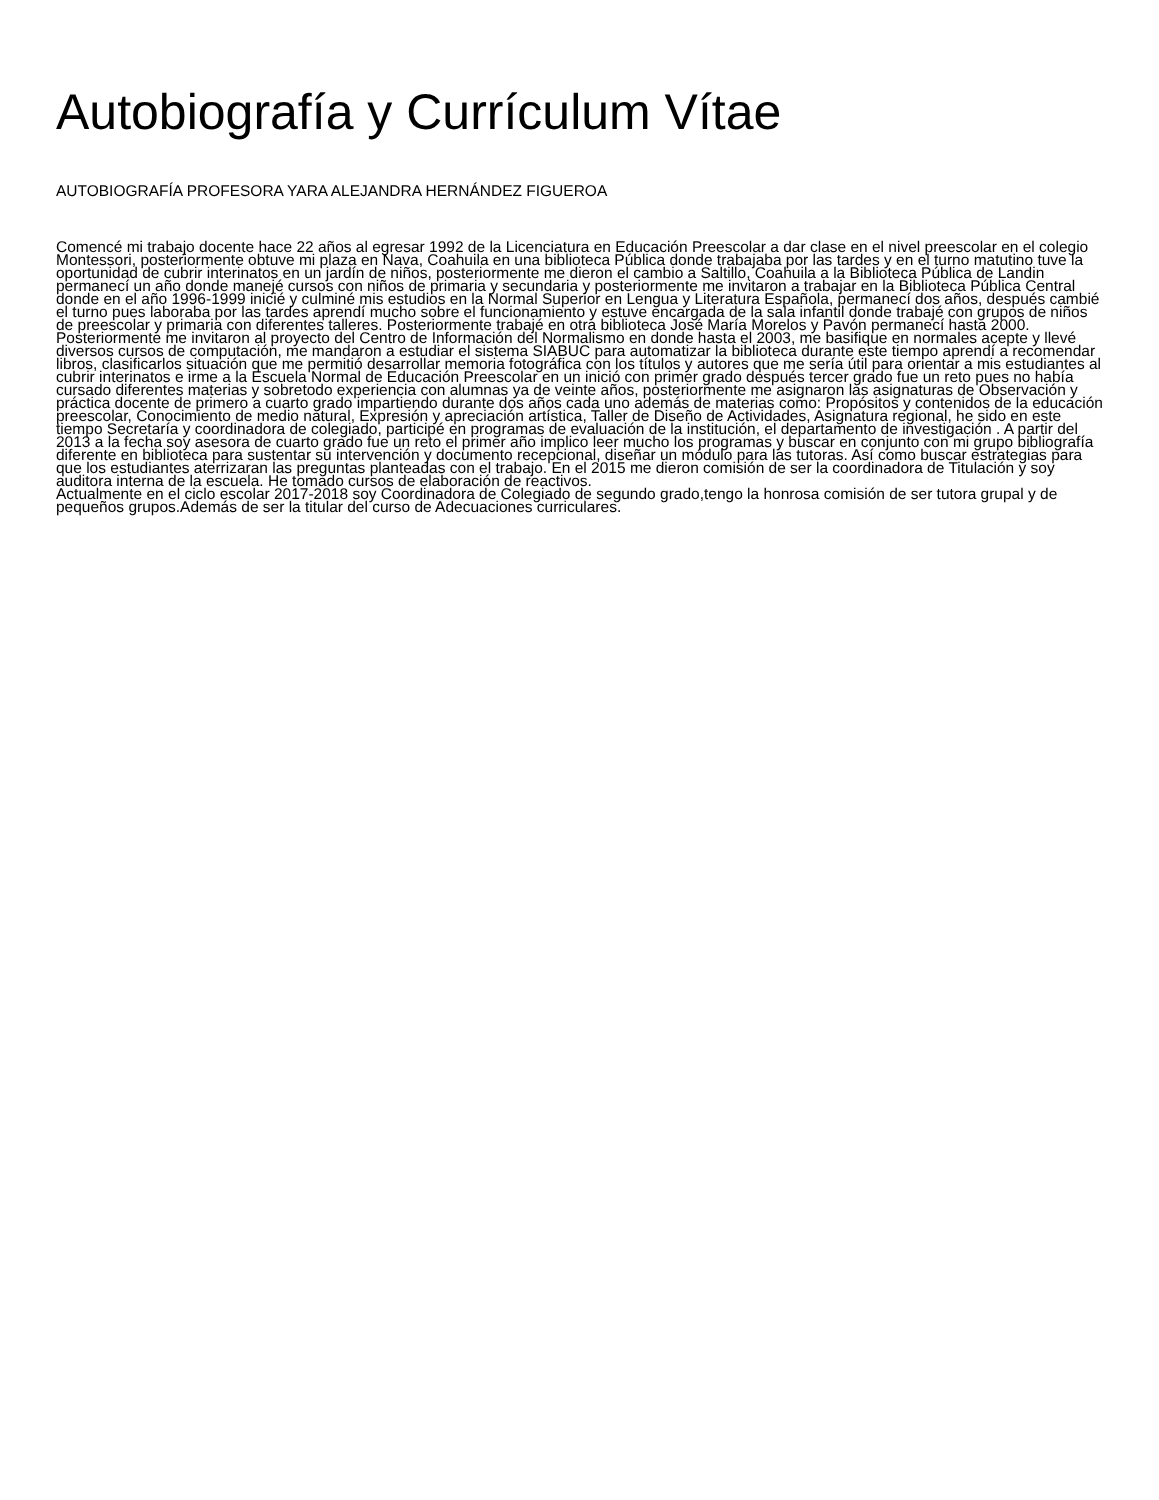Autobiografía y Currículum Vítae
AUTOBIOGRAFÍA PROFESORA YARA ALEJANDRA HERNÁNDEZ FIGUEROA
Comencé mi trabajo docente hace 22 años al egresar 1992 de la Licenciatura en Educación Preescolar a dar clase en el nivel preescolar en el colegio Montessori, posteriormente obtuve mi plaza en Nava, Coahuila en una biblioteca Pública donde trabajaba por las tardes y en el turno matutino tuve la oportunidad de cubrir interinatos en un jardín de niños, posteriormente me dieron el cambio a Saltillo, Coahuila a la Biblioteca Pública de Landin permanecí un año donde manejé cursos con niños de primaria y secundaria y posteriormente me invitaron a trabajar en la Biblioteca Pública Central donde en el año 1996-1999 inicié y culminé mis estudios en la Normal Superior en Lengua y Literatura Española, permanecí dos años, después cambié el turno pues laboraba por las tardes aprendí mucho sobre el funcionamiento y estuve encargada de la sala infantil donde trabajé con grupos de niños de preescolar y primaria con diferentes talleres. Posteriormente trabajé en otra biblioteca José María Morelos y Pavón permanecí hasta 2000.
Posteriormente me invitaron al proyecto del Centro de Información del Normalismo en donde hasta el 2003, me basifique en normales acepte y llevé diversos cursos de computación, me mandaron a estudiar el sistema SIABUC para automatizar la biblioteca durante este tiempo aprendí a recomendar libros, clasificarlos situación que me permitió desarrollar memoria fotográfica con los títulos y autores que me sería útil para orientar a mis estudiantes al cubrir interinatos e irme a la Escuela Normal de Educación Preescolar en un inició con primer grado después tercer grado fue un reto pues no había cursado diferentes materias y sobretodo experiencia con alumnas ya de veinte años, posteriormente me asignaron las asignaturas de Observación y práctica docente de primero a cuarto grado impartiendo durante dos años cada uno además de materias como: Propósitos y contenidos de la educación preescolar, Conocimiento de medio natural, Expresión y apreciación artística, Taller de Diseño de Actividades, Asignatura regional, he sido en este tiempo Secretaría y coordinadora de colegiado, participé en programas de evaluación de la institución, el departamento de investigación . A partir del 2013 a la fecha soy asesora de cuarto grado fue un reto el primer año implico leer mucho los programas y buscar en conjunto con mi grupo bibliografía diferente en biblioteca para sustentar su intervención y documento recepcional, diseñar un módulo para las tutoras. Así como buscar estrategias para que los estudiantes aterrizaran las preguntas planteadas con el trabajo. En el 2015 me dieron comisión de ser la coordinadora de Titulación y soy auditora interna de la escuela. He tomado cursos de elaboración de reactivos.
Actualmente en el ciclo escolar 2017-2018 soy Coordinadora de Colegiado de segundo grado,tengo la honrosa comisión de ser tutora grupal y de pequeños grupos.Además de ser la titular del curso de Adecuaciones curriculares.